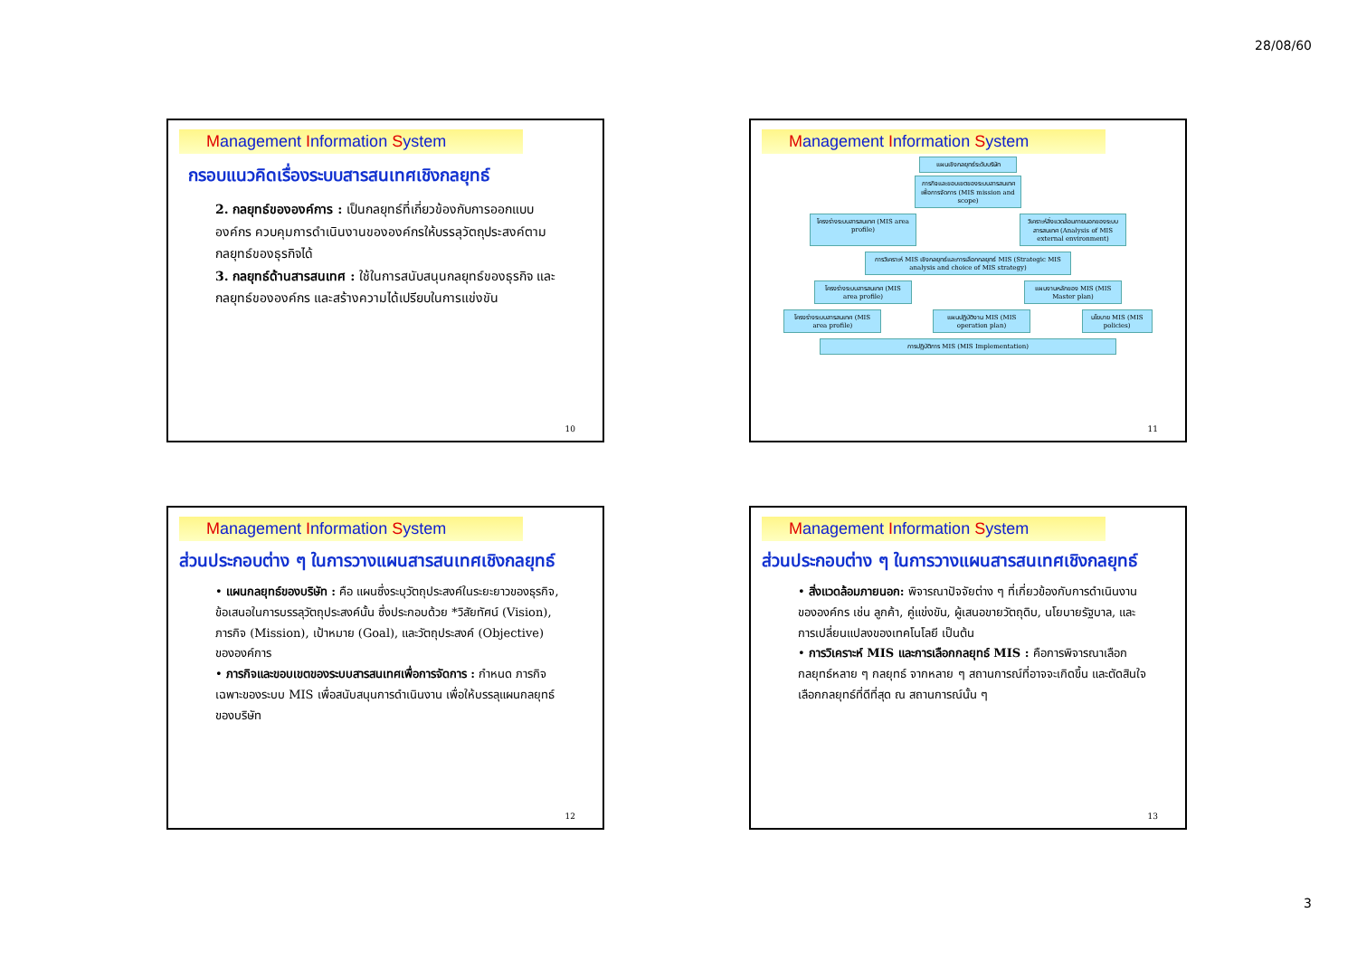28/08/60
Management Information System
กรอบแนวคิดเรื่องระบบสารสนเทศเชิงกลยุทธ์
2. กลยุทธ์ขององค์การ : เป็นกลยุทธ์ที่เกี่ยวข้องกับการออกแบบองค์กร ควบคุมการดำเนินงานขององค์กรให้บรรลุวัตถุประสงค์ตามกลยุทธ์ของธุรกิจได้
3. กลยุทธ์ด้านสารสนเทศ : ใช้ในการสนับสนุนกลยุทธ์ของธุรกิจ และกลยุทธ์ขององค์กร และสร้างความได้เปรียบในการแข่งขัน
10
Management Information System
แผนเชิงกลยุทธ์ระดับบริษัท
ภารกิจและขอบเขตของระบบสารสนเทศเพื่อการจัดการ (MIS mission and scope)
โครงร่างระบบสารสนเทศ (MIS area profile)
วิเคราะห์สิ่งแวดล้อมภายนอกของระบบสารสนเทศ (Analysis of MIS external environment)
การวิเคราะห์ MIS เชิงกลยุทธ์และการเลือกกลยุทธ์ MIS (Strategic MIS analysis and choice of MIS strategy)
โครงร่างระบบสารสนเทศ (MIS area profile)
แผนงานหลักของ MIS (MIS Master plan)
โครงร่างระบบสารสนเทศ (MIS area profile)
แผนปฏิบัติงาน MIS (MIS operation plan)
นโยบาย MIS (MIS policies)
การปฏิบัติการ MIS (MIS Implementation)
11
Management Information System
ส่วนประกอบต่าง ๆ ในการวางแผนสารสนเทศเชิงกลยุทธ์
• แผนกลยุทธ์ของบริษัท : คือ แผนซึ่งระบุวัตถุประสงค์ในระยะยาวของธุรกิจ, ข้อเสนอในการบรรลุวัตถุประสงค์นั้น ซึ่งประกอบด้วย *วิสัยทัศน์ (Vision), ภารกิจ (Mission), เป้าหมาย (Goal), และวัตถุประสงค์ (Objective) ขององค์การ
• ภารกิจและขอบเขตของระบบสารสนเทศเพื่อการจัดการ : กำหนด ภารกิจเฉพาะของระบบ MIS เพื่อสนับสนุนการดำเนินงาน เพื่อให้บรรลุแผนกลยุทธ์ของบริษัท
12
Management Information System
ส่วนประกอบต่าง ๆ ในการวางแผนสารสนเทศเชิงกลยุทธ์
• สิ่งแวดล้อมภายนอก: พิจารณาปัจจัยต่าง ๆ ที่เกี่ยวข้องกับการดำเนินงานขององค์กร เช่น ลูกค้า, คู่แข่งขัน, ผู้เสนอขายวัตถุดิบ, นโยบายรัฐบาล, และการเปลี่ยนแปลงของเทคโนโลยี เป็นต้น
• การวิเคราะห์ MIS และการเลือกกลยุทธ์ MIS : คือการพิจารณาเลือกกลยุทธ์หลาย ๆ กลยุทธ์ จากหลาย ๆ สถานการณ์ที่อาจจะเกิดขึ้น และตัดสินใจเลือกกลยุทธ์ที่ดีที่สุด ณ สถานการณ์นั้น ๆ
13
3